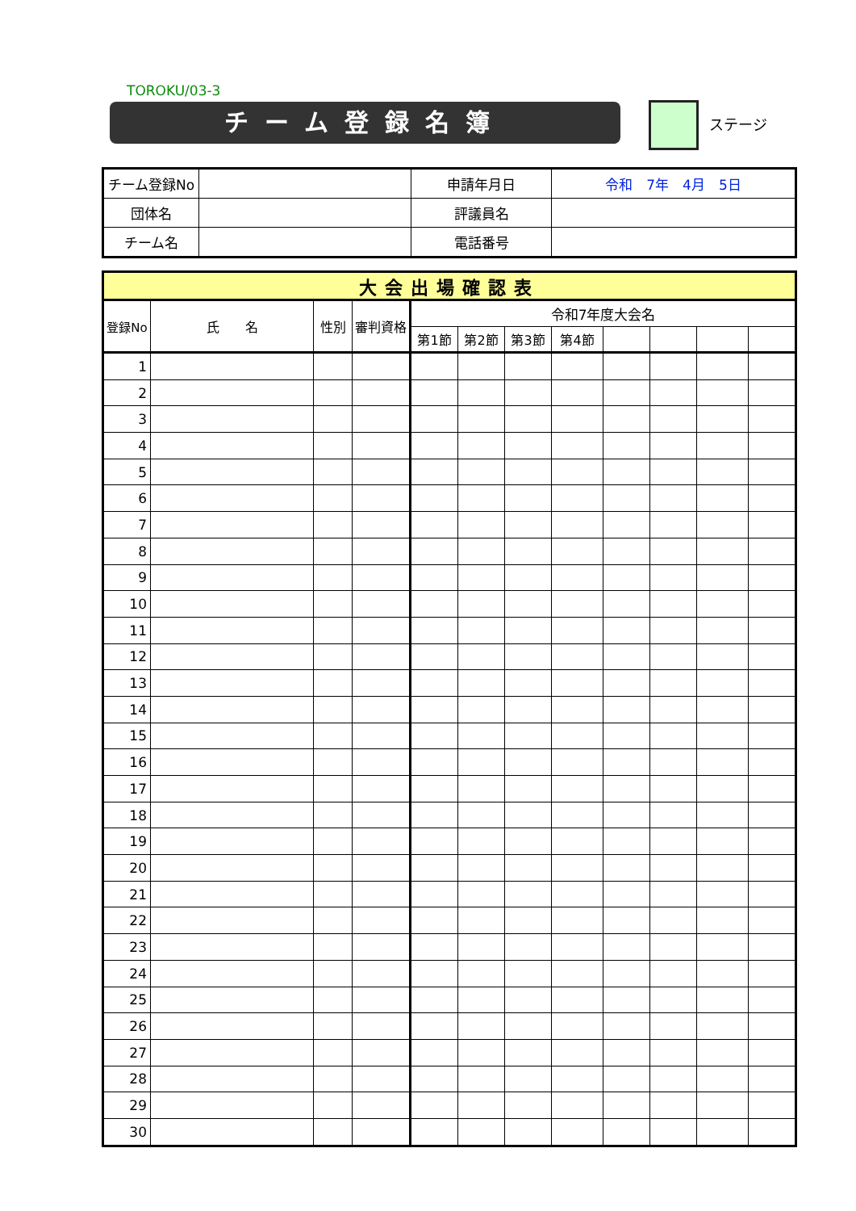TOROKU/03-3
チーム登録名簿 ステージ
| チーム登録No | | 申請年月日 | 令和 7年 4月 5日 |
| 団体名 | | 評議員名 | |
| チーム名 | | 電話番号 | |
| 大会出場確認表 | | | | | | | | | | | |
| --- | --- | --- | --- | --- | --- | --- | --- | --- | --- | --- | --- |
| 登録No | 氏 名 | 性別 | 審判資格 | 令和7年度大会名 | | | | | | | |
| | | | | 第1節 | 第2節 | 第3節 | 第4節 | | | | |
| 1 | | | | | | | | | | | |
| 2 | | | | | | | | | | | |
| 3 | | | | | | | | | | | |
| 4 | | | | | | | | | | | |
| 5 | | | | | | | | | | | |
| 6 | | | | | | | | | | | |
| 7 | | | | | | | | | | | |
| 8 | | | | | | | | | | | |
| 9 | | | | | | | | | | | |
| 10 | | | | | | | | | | | |
| 11 | | | | | | | | | | | |
| 12 | | | | | | | | | | | |
| 13 | | | | | | | | | | | |
| 14 | | | | | | | | | | | |
| 15 | | | | | | | | | | | |
| 16 | | | | | | | | | | | |
| 17 | | | | | | | | | | | |
| 18 | | | | | | | | | | | |
| 19 | | | | | | | | | | | |
| 20 | | | | | | | | | | | |
| 21 | | | | | | | | | | | |
| 22 | | | | | | | | | | | |
| 23 | | | | | | | | | | | |
| 24 | | | | | | | | | | | |
| 25 | | | | | | | | | | | |
| 26 | | | | | | | | | | | |
| 27 | | | | | | | | | | | |
| 28 | | | | | | | | | | | |
| 29 | | | | | | | | | | | |
| 30 | | | | | | | | | | | |